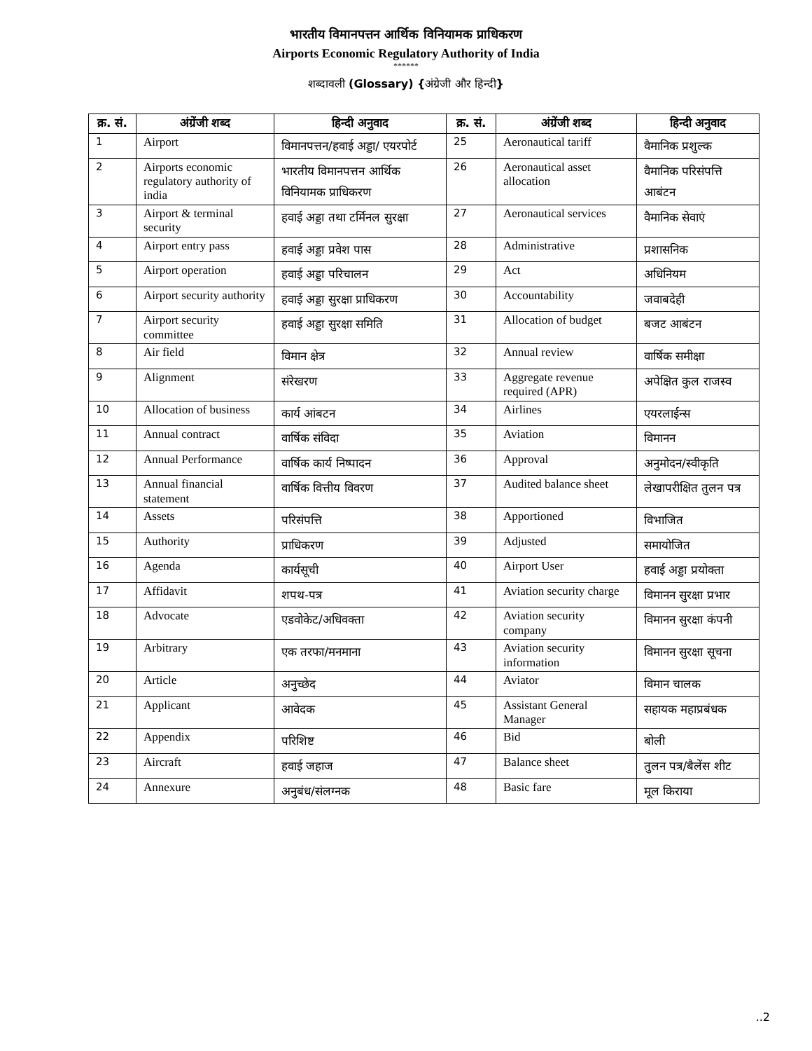भारतीय विमानपत्तन आर्थिक विनियामक प्राधिकरण
Airports Economic Regulatory Authority of India
******
शब्दावली (Glossary) {अंग्रेजी और हिन्दी}
| क्र. सं. | अंग्रेंजी शब्द | हिन्दी अनुवाद | क्र. सं. | अंग्रेंजी शब्द | हिन्दी अनुवाद |
| --- | --- | --- | --- | --- | --- |
| 1 | Airport | विमानपत्तन/हवाई अड्डा/ एयरपोर्ट | 25 | Aeronautical tariff | वैमानिक प्रशुल्क |
| 2 | Airports economic regulatory authority of india | भारतीय विमानपत्तन आर्थिक विनियामक प्राधिकरण | 26 | Aeronautical asset allocation | वैमानिक परिसंपत्ति आबंटन |
| 3 | Airport & terminal security | हवाई अड्डा तथा टर्मिनल सुरक्षा | 27 | Aeronautical services | वैमानिक सेवाएं |
| 4 | Airport entry pass | हवाई अड्डा प्रवेश पास | 28 | Administrative | प्रशासनिक |
| 5 | Airport operation | हवाई अड्डा परिचालन | 29 | Act | अधिनियम |
| 6 | Airport security authority | हवाई अड्डा सुरक्षा प्राधिकरण | 30 | Accountability | जवाबदेही |
| 7 | Airport security committee | हवाई अड्डा सुरक्षा समिति | 31 | Allocation of budget | बजट आबंटन |
| 8 | Air field | विमान क्षेत्र | 32 | Annual review | वार्षिक समीक्षा |
| 9 | Alignment | संरेखरण | 33 | Aggregate revenue required (APR) | अपेक्षित कुल राजस्व |
| 10 | Allocation of business | कार्य आंबटन | 34 | Airlines | एयरलाईन्स |
| 11 | Annual contract | वार्षिक संविदा | 35 | Aviation | विमानन |
| 12 | Annual Performance | वार्षिक कार्य निष्पादन | 36 | Approval | अनुमोदन/स्वीकृति |
| 13 | Annual financial statement | वार्षिक वित्तीय विवरण | 37 | Audited balance sheet | लेखापरीक्षित तुलन पत्र |
| 14 | Assets | परिसंपत्ति | 38 | Apportioned | विभाजित |
| 15 | Authority | प्राधिकरण | 39 | Adjusted | समायोजित |
| 16 | Agenda | कार्यसूची | 40 | Airport User | हवाई अड्डा प्रयोक्ता |
| 17 | Affidavit | शपथ-पत्र | 41 | Aviation security charge | विमानन सुरक्षा प्रभार |
| 18 | Advocate | एडवोकेट/अधिवक्ता | 42 | Aviation security company | विमानन सुरक्षा कंपनी |
| 19 | Arbitrary | एक तरफा/मनमाना | 43 | Aviation security information | विमानन सुरक्षा सूचना |
| 20 | Article | अनुच्छेद | 44 | Aviator | विमान चालक |
| 21 | Applicant | आवेदक | 45 | Assistant General Manager | सहायक महाप्रबंधक |
| 22 | Appendix | परिशिष्ट | 46 | Bid | बोली |
| 23 | Aircraft | हवाई जहाज | 47 | Balance sheet | तुलन पत्र/बैलेंस शीट |
| 24 | Annexure | अनुबंध/संलग्नक | 48 | Basic fare | मूल किराया |
..2